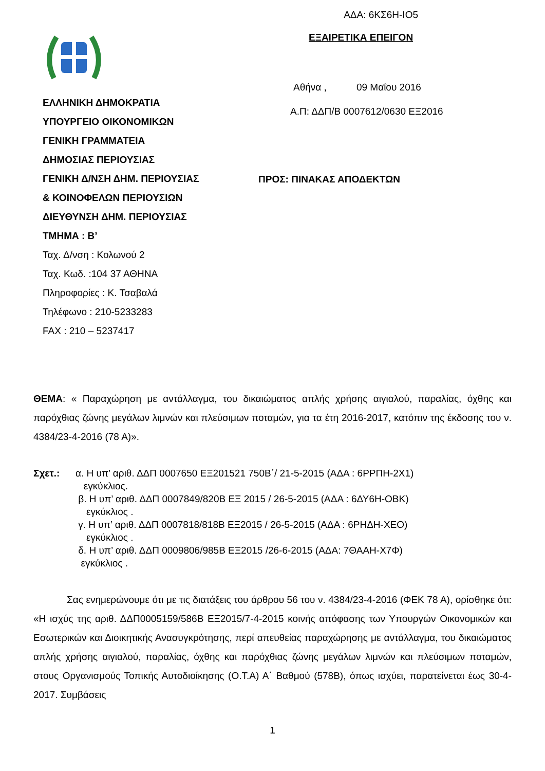ΑΔΑ: 6ΚΣ6Η-ΙΟ5
ΕΛΛΗΝΙΚΗ ΔΗΜΟΚΡΑΤΙΑ
ΥΠΟΥΡΓΕΙΟ ΟΙΚΟΝΟΜΙΚΩΝ
ΓΕΝΙΚΗ ΓΡΑΜΜΑΤΕΙΑ
ΔΗΜΟΣΙΑΣ ΠΕΡΙΟΥΣΙΑΣ
ΓΕΝΙΚΗ Δ/ΝΣΗ ΔΗΜ. ΠΕΡΙΟΥΣΙΑΣ
& ΚΟΙΝΟΦΕΛΩΝ ΠΕΡΙΟΥΣΙΩΝ
ΔΙΕΥΘΥΝΣΗ ΔΗΜ. ΠΕΡΙΟΥΣΙΑΣ
ΤΜΗΜΑ : Β’
Ταχ. Δ/νση : Κολωνού 2
Ταχ. Κωδ. :104 37 ΑΘΗΝΑ
Πληροφορίες : Κ. Τσαβαλά
Τηλέφωνο : 210-5233283
FAX : 210 – 5237417
ΕΞΑΙΡΕΤΙΚΑ ΕΠΕΙΓΟΝ
Αθήνα , 09 Μαΐου 2016
Α.Π: ΔΔΠ/Β 0007612/0630 ΕΞ2016
ΠΡΟΣ: ΠΙΝΑΚΑΣ ΑΠΟΔΕΚΤΩΝ
ΘΕΜΑ: « Παραχώρηση με αντάλλαγμα, του δικαιώματος απλής χρήσης αιγιαλού, παραλίας, όχθης και παρόχθιας ζώνης μεγάλων λιμνών και πλεύσιμων ποταμών, για τα έτη 2016-2017, κατόπιν της έκδοσης του ν. 4384/23-4-2016 (78 Α)».
Σχετ.: α. Η υπ’ αριθ. ΔΔΠ 0007650 ΕΞ201521 750Β΄/ 21-5-2015 (ΑΔΑ : 6ΡΡΠΗ-2Χ1)
εγκύκλιος.
β. Η υπ’ αριθ. ΔΔΠ 0007849/820Β ΕΞ 2015 / 26-5-2015 (ΑΔΑ : 6ΔΥ6Η-ΟΒΚ)
εγκύκλιος .
γ. Η υπ’ αριθ. ΔΔΠ 0007818/818Β ΕΞ2015 / 26-5-2015 (ΑΔΑ : 6ΡΗΔΗ-ΧΕΟ)
εγκύκλιος .
δ. Η υπ’ αριθ. ΔΔΠ 0009806/985Β ΕΞ2015 /26-6-2015 (ΑΔΑ: 7ΘΑΑΗ-Χ7Φ)
εγκύκλιος .
Σας ενημερώνουμε ότι με τις διατάξεις του άρθρου 56 του ν. 4384/23-4-2016 (ΦΕΚ 78 Α), ορίσθηκε ότι: «Η ισχύς της αριθ. ΔΔΠ0005159/586Β ΕΞ2015/7-4-2015 κοινής απόφασης των Υπουργών Οικονομικών και Εσωτερικών και Διοικητικής Ανασυγκρότησης, περί απευθείας παραχώρησης με αντάλλαγμα, του δικαιώματος απλής χρήσης αιγιαλού, παραλίας, όχθης και παρόχθιας ζώνης μεγάλων λιμνών και πλεύσιμων ποταμών, στους Οργανισμούς Τοπικής Αυτοδιοίκησης (Ο.Τ.Α) Α΄ Βαθμού (578Β), όπως ισχύει, παρατείνεται έως 30-4-2017. Συμβάσεις
1